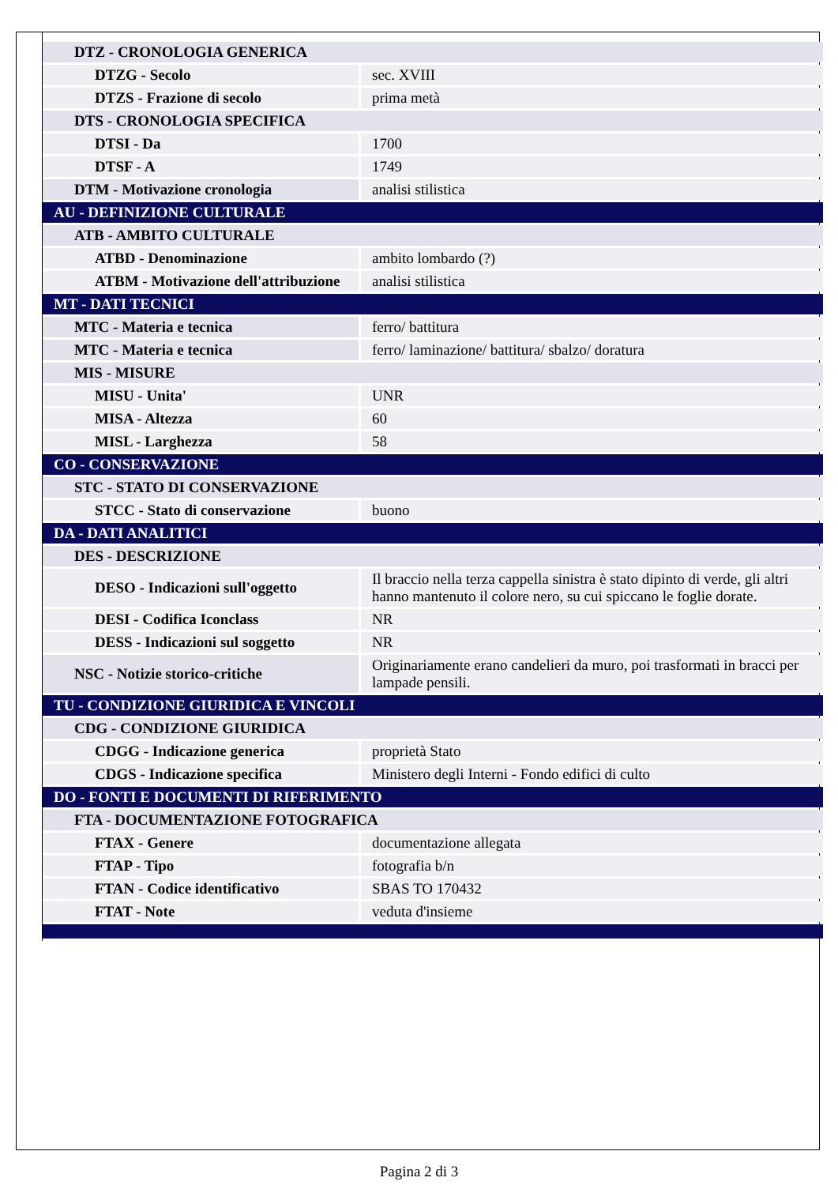| DTZ - CRONOLOGIA GENERICA | |
| DTZG - Secolo | sec. XVIII |
| DTZS - Frazione di secolo | prima metà |
| DTS - CRONOLOGIA SPECIFICA | |
| DTSI - Da | 1700 |
| DTSF - A | 1749 |
| DTM - Motivazione cronologia | analisi stilistica |
| AU - DEFINIZIONE CULTURALE | |
| ATB - AMBITO CULTURALE | |
| ATBD - Denominazione | ambito lombardo (?) |
| ATBM - Motivazione dell'attribuzione | analisi stilistica |
| MT - DATI TECNICI | |
| MTC - Materia e tecnica | ferro/ battitura |
| MTC - Materia e tecnica | ferro/ laminazione/ battitura/ sbalzo/ doratura |
| MIS - MISURE | |
| MISU - Unita' | UNR |
| MISA - Altezza | 60 |
| MISL - Larghezza | 58 |
| CO - CONSERVAZIONE | |
| STC - STATO DI CONSERVAZIONE | |
| STCC - Stato di conservazione | buono |
| DA - DATI ANALITICI | |
| DES - DESCRIZIONE | |
| DESO - Indicazioni sull'oggetto | Il braccio nella terza cappella sinistra è stato dipinto di verde, gli altri hanno mantenuto il colore nero, su cui spiccano le foglie dorate. |
| DESI - Codifica Iconclass | NR |
| DESS - Indicazioni sul soggetto | NR |
| NSC - Notizie storico-critiche | Originariamente erano candelieri da muro, poi trasformati in bracci per lampade pensili. |
| TU - CONDIZIONE GIURIDICA E VINCOLI | |
| CDG - CONDIZIONE GIURIDICA | |
| CDGG - Indicazione generica | proprietà Stato |
| CDGS - Indicazione specifica | Ministero degli Interni - Fondo edifici di culto |
| DO - FONTI E DOCUMENTI DI RIFERIMENTO | |
| FTA - DOCUMENTAZIONE FOTOGRAFICA | |
| FTAX - Genere | documentazione allegata |
| FTAP - Tipo | fotografia b/n |
| FTAN - Codice identificativo | SBAS TO 170432 |
| FTAT - Note | veduta d'insieme |
Pagina 2 di 3